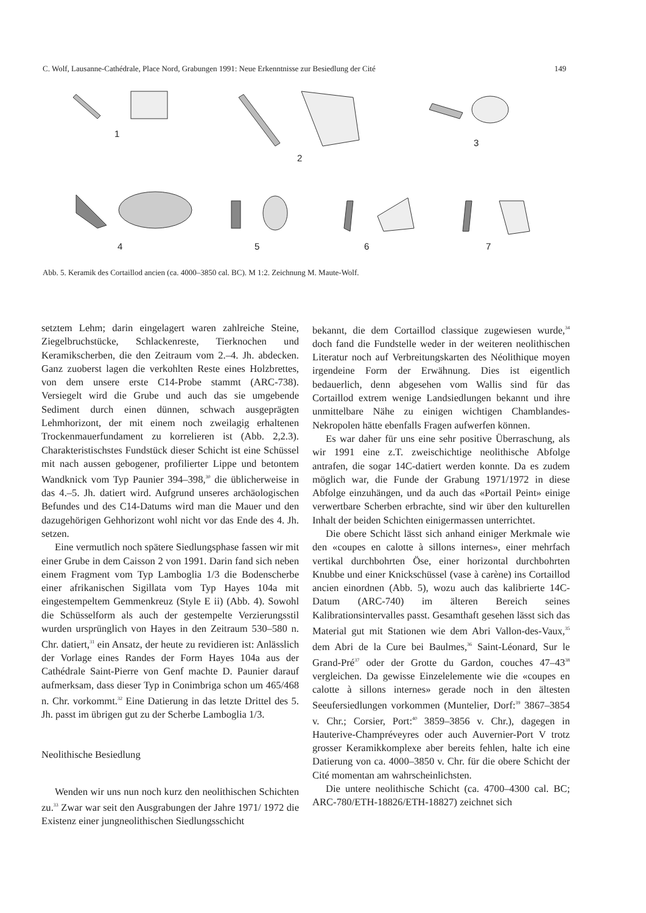C. Wolf, Lausanne-Cathédrale, Place Nord, Grabungen 1991: Neue Erkenntnisse zur Besiedlung der Cité 149
1
2
3
4
5
6
7
Abb. 5. Keramik des Cortaillod ancien (ca. 4000–3850 cal. BC). M 1:2. Zeichnung M. Maute-Wolf.
setztem Lehm; darin eingelagert waren zahlreiche Steine, Ziegelbruchstücke, Schlackenreste, Tierknochen und Keramikscherben, die den Zeitraum vom 2.–4. Jh. abdecken. Ganz zuoberst lagen die verkohlten Reste eines Holzbrettes, von dem unsere erste C14-Probe stammt (ARC-738). Versiegelt wird die Grube und auch das sie umgebende Sediment durch einen dünnen, schwach ausgeprägten Lehmhorizont, der mit einem noch zweilagig erhaltenen Trockenmauerfundament zu korrelieren ist (Abb. 2,2.3). Charakteristischstes Fundstück dieser Schicht ist eine Schüssel mit nach aussen gebogener, profilierter Lippe und betontem Wandknick vom Typ Paunier 394–398,<sup>30</sup> die üblicherweise in das 4.–5. Jh. datiert wird. Aufgrund unseres archäologischen Befundes und des C14-Datums wird man die Mauer und den dazugehörigen Gehhorizont wohl nicht vor das Ende des 4. Jh. setzen.
Eine vermutlich noch spätere Siedlungsphase fassen wir mit einer Grube in dem Caisson 2 von 1991. Darin fand sich neben einem Fragment vom Typ Lamboglia 1/3 die Bodenscherbe einer afrikanischen Sigillata vom Typ Hayes 104a mit eingestempeltem Gemmenkreuz (Style E ii) (Abb. 4). Sowohl die Schüsselform als auch der gestempelte Verzierungsstil wurden ursprünglich von Hayes in den Zeitraum 530–580 n. Chr. datiert,<sup>31</sup> ein Ansatz, der heute zu revidieren ist: Anlässlich der Vorlage eines Randes der Form Hayes 104a aus der Cathédrale Saint-Pierre von Genf machte D. Paunier darauf aufmerksam, dass dieser Typ in Conimbriga schon um 465/468 n. Chr. vorkommt.<sup>32</sup> Eine Datierung in das letzte Drittel des 5. Jh. passt im übrigen gut zu der Scherbe Lamboglia 1/3.
Neolithische Besiedlung
Wenden wir uns nun noch kurz den neolithischen Schichten zu.<sup>33</sup> Zwar war seit den Ausgrabungen der Jahre 1971/ 1972 die Existenz einer jungneolithischen Siedlungsschicht
bekannt, die dem Cortaillod classique zugewiesen wurde,<sup>34</sup> doch fand die Fundstelle weder in der weiteren neolithischen Literatur noch auf Verbreitungskarten des Néolithique moyen irgendeine Form der Erwähnung. Dies ist eigentlich bedauerlich, denn abgesehen vom Wallis sind für das Cortaillod extrem wenige Landsiedlungen bekannt und ihre unmittelbare Nähe zu einigen wichtigen Chamblandes-Nekropolen hätte ebenfalls Fragen aufwerfen können.
Es war daher für uns eine sehr positive Überraschung, als wir 1991 eine z.T. zweischichtige neolithische Abfolge antrafen, die sogar 14C-datiert werden konnte. Da es zudem möglich war, die Funde der Grabung 1971/1972 in diese Abfolge einzuhängen, und da auch das «Portail Peint» einige verwertbare Scherben erbrachte, sind wir über den kulturellen Inhalt der beiden Schichten einigermassen unterrichtet.
Die obere Schicht lässt sich anhand einiger Merkmale wie den «coupes en calotte à sillons internes», einer mehrfach vertikal durchbohrten Öse, einer horizontal durchbohrten Knubbe und einer Knickschüssel (vase à carène) ins Cortaillod ancien einordnen (Abb. 5), wozu auch das kalibrierte 14C-Datum (ARC-740) im älteren Bereich seines Kalibrationsintervalles passt. Gesamthaft gesehen lässt sich das Material gut mit Stationen wie dem Abri Vallon-des-Vaux,<sup>35</sup> dem Abri de la Cure bei Baulmes,<sup>36</sup> Saint-Léonard, Sur le Grand-Pré<sup>37</sup> oder der Grotte du Gardon, couches 47–43<sup>38</sup> vergleichen. Da gewisse Einzelelemente wie die «coupes en calotte à sillons internes» gerade noch in den ältesten Seeufersiedlungen vorkommen (Muntelier, Dorf:<sup>39</sup> 3867–3854 v. Chr.; Corsier, Port:<sup>40</sup> 3859–3856 v. Chr.), dagegen in Hauterive-Champréveyres oder auch Auvernier-Port V trotz grosser Keramikkomplexe aber bereits fehlen, halte ich eine Datierung von ca. 4000–3850 v. Chr. für die obere Schicht der Cité momentan am wahrscheinlichsten.
Die untere neolithische Schicht (ca. 4700–4300 cal. BC; ARC-780/ETH-18826/ETH-18827) zeichnet sich